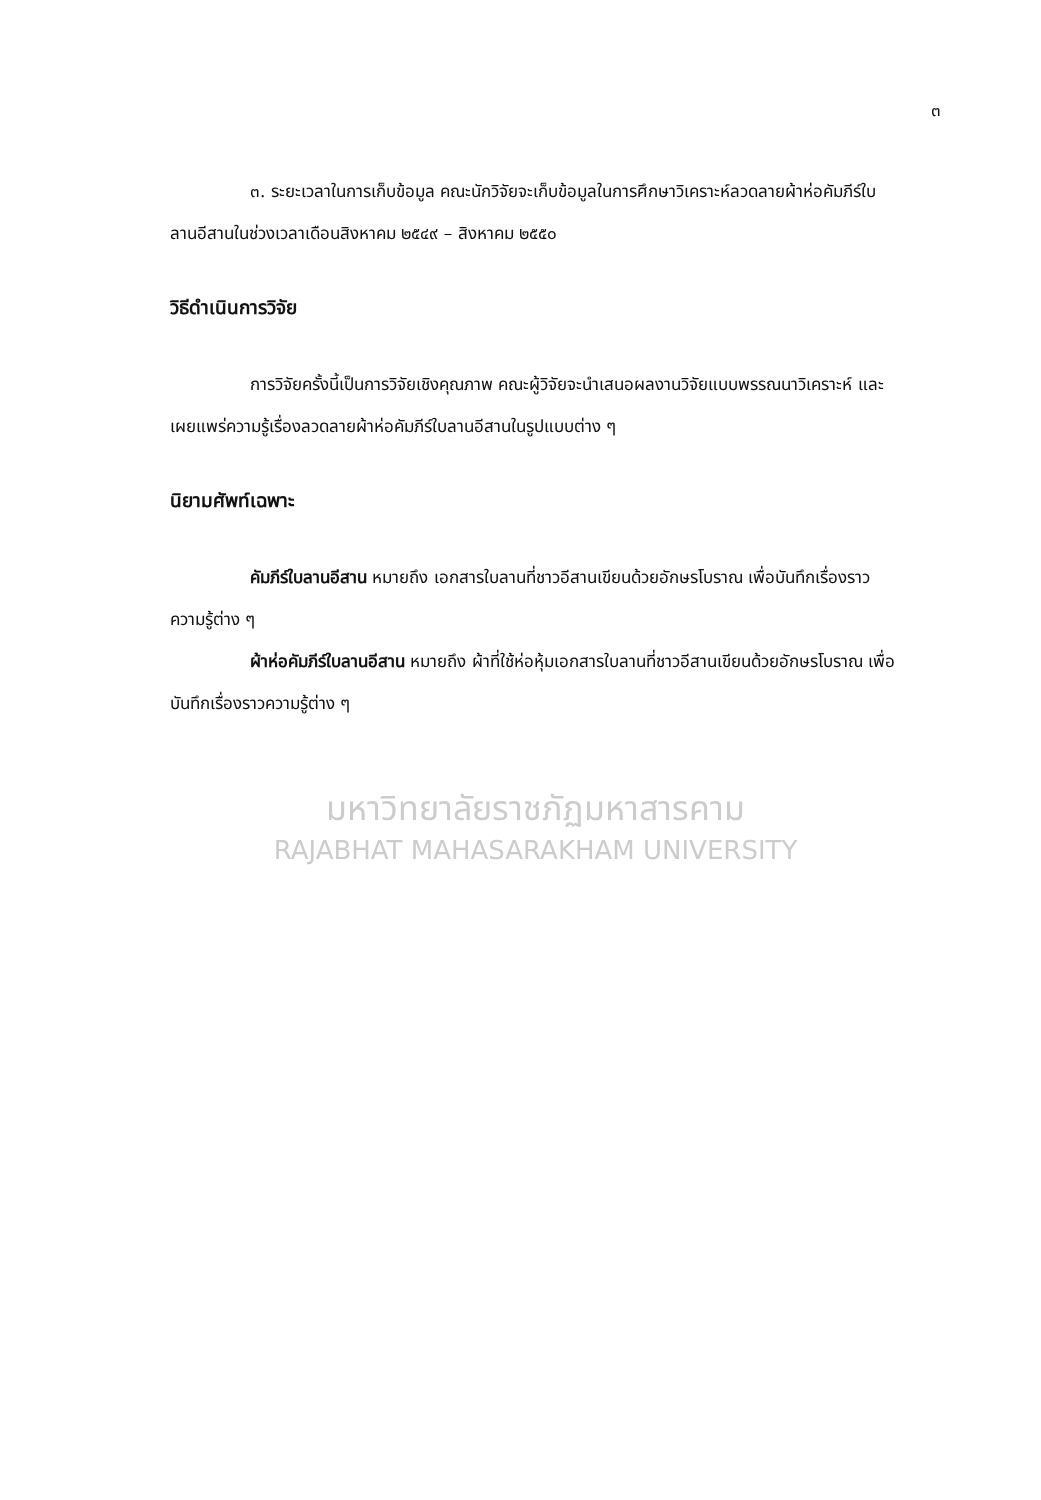๓
๓. ระยะเวลาในการเก็บข้อมูล คณะนักวิจัยจะเก็บข้อมูลในการศึกษาวิเคราะห์ลวดลายผ้าห่อคัมภีร์ใบลานอีสานในช่วงเวลาเดือนสิงหาคม ๒๕๔๙ – สิงหาคม ๒๕๕๐
วิธีดำเนินการวิจัย
การวิจัยครั้งนี้เป็นการวิจัยเชิงคุณภาพ คณะผู้วิจัยจะนำเสนอผลงานวิจัยแบบพรรณนาวิเคราะห์ และเผยแพร่ความรู้เรื่องลวดลายผ้าห่อคัมภีร์ใบลานอีสานในรูปแบบต่าง ๆ
นิยามศัพท์เฉพาะ
คัมภีร์ใบลานอีสาน หมายถึง เอกสารใบลานที่ชาวอีสานเขียนด้วยอักษรโบราณ เพื่อบันทึกเรื่องราวความรู้ต่าง ๆ
ผ้าห่อคัมภีร์ใบลานอีสาน หมายถึง ผ้าที่ใช้ห่อหุ้มเอกสารใบลานที่ชาวอีสานเขียนด้วยอักษรโบราณ เพื่อบันทึกเรื่องราวความรู้ต่าง ๆ
มหาวิทยาลัยราชภัฏมหาสารคาม
RAJABHAT MAHASARAKHAM UNIVERSITY